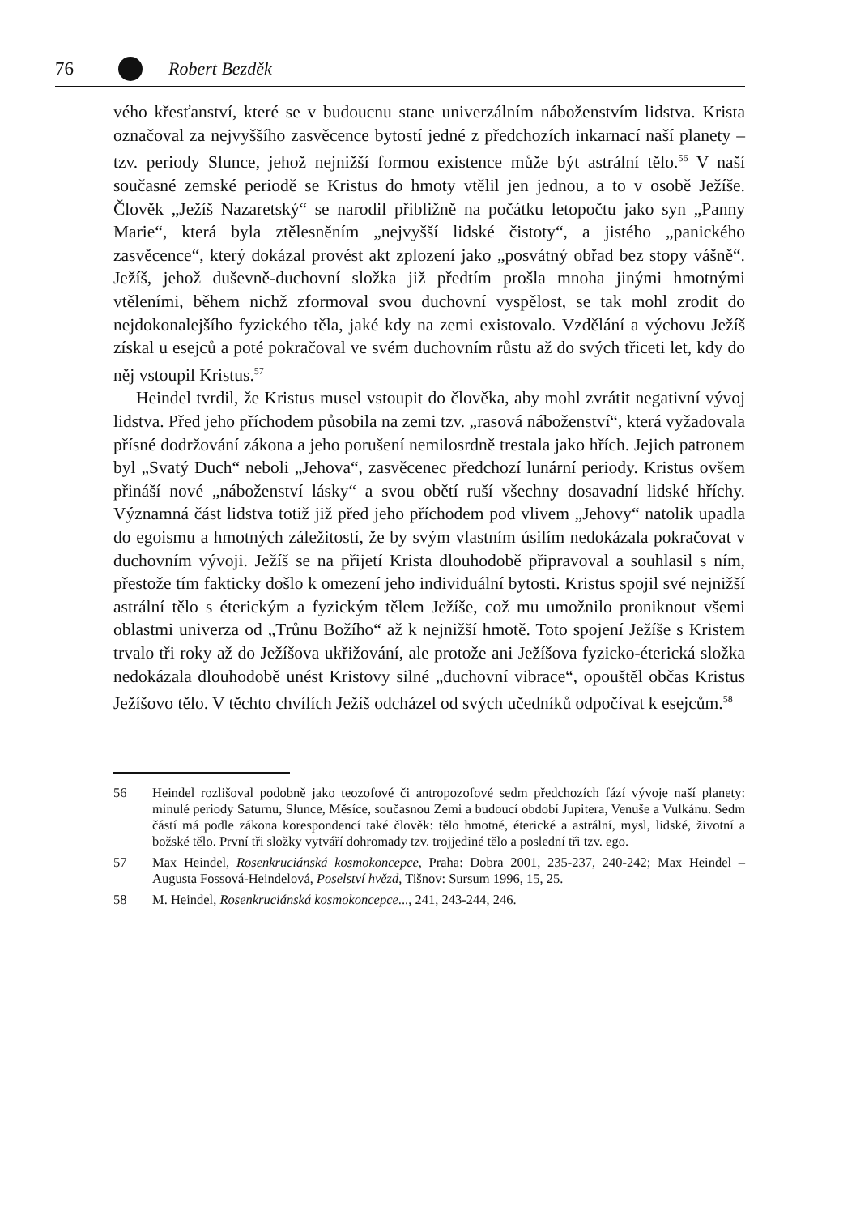76 Robert Bezděk
vého křesťanství, které se v budoucnu stane univerzálním náboženstvím lidstva. Krista označoval za nejvyššího zasvěcence bytostí jedné z předchozích inkarnací naší planety – tzv. periody Slunce, jehož nejnižší formou existence může být astrální tělo.<sup>56</sup> V naší současné zemské periodě se Kristus do hmoty vtělil jen jednou, a to v osobě Ježíše. Člověk „Ježíš Nazaretský“ se narodil přibližně na počátku letopočtu jako syn „Panny Marie“, která byla ztělesněním „nejvyšší lidské čistoty“, a jistého „panického zasvěcence“, který dokázal provést akt zplození jako „posvátný obřad bez stopy vášně“. Ježíš, jehož duševně-duchovní složka již předtím prošla mnoha jinými hmotnými vtěleními, během nichž zformoval svou duchovní vyspělost, se tak mohl zrodit do nejdokonalejšího fyzického těla, jaké kdy na zemi existovalo. Vzdělání a výchovu Ježíš získal u esejců a poté pokračoval ve svém duchovním růstu až do svých třiceti let, kdy do něj vstoupil Kristus.<sup>57</sup>
Heindel tvrdil, že Kristus musel vstoupit do člověka, aby mohl zvrátit negativní vývoj lidstva. Před jeho příchodem působila na zemi tzv. „rasová náboženství“, která vyžadovala přísné dodržování zákona a jeho porušení nemilosrdně trestala jako hřích. Jejich patronem byl „Svatý Duch“ neboli „Jehova“, zasvěcenec předchozí lunární periody. Kristus ovšem přináší nové „náboženství lásky“ a svou obětí ruší všechny dosavadní lidské hříchy. Významná část lidstva totiž již před jeho příchodem pod vlivem „Jehovy“ natolik upadla do egoismu a hmotných záležitostí, že by svým vlastním úsilím nedokázala pokračovat v duchovním vývoji. Ježíš se na přijetí Krista dlouhodobě připravoval a souhlasil s ním, přestože tím fakticky došlo k omezení jeho individuální bytosti. Kristus spojil své nejnižší astrální tělo s éterickým a fyzickým tělem Ježíše, což mu umožnilo proniknout všemi oblastmi univerza od „Trůnu Božího“ až k nejnižší hmotě. Toto spojení Ježíše s Kristem trvalo tři roky až do Ježíšova ukřižování, ale protože ani Ježíšova fyzicko-éterická složka nedokázala dlouhodobě unést Kristovy silné „duchovní vibrace“, opouštěl občas Kristus Ježíšovo tělo. V těchto chvílích Ježíš odcházel od svých učedníků odpočívat k esejcům.<sup>58</sup>
56 Heindel rozlišoval podobně jako teozofové či antropozofové sedm předchozích fází vývoje naší planety: minulé periody Saturnu, Slunce, Měsíce, současnou Zemi a budoucí období Jupitera, Venuše a Vulkánu. Sedm částí má podle zákona korespondencí také člověk: tělo hmotné, éterické a astrální, mysl, lidské, životní a božské tělo. První tři složky vytváří dohromady tzv. trojjediné tělo a poslední tři tzv. ego.
57 Max Heindel, Rosenkruciánská kosmokoncepce, Praha: Dobra 2001, 235-237, 240-242; Max Heindel – Augusta Fossová-Heindelová, Poselství hvězd, Tišnov: Sursum 1996, 15, 25.
58 M. Heindel, Rosenkruciánská kosmokoncepce..., 241, 243-244, 246.